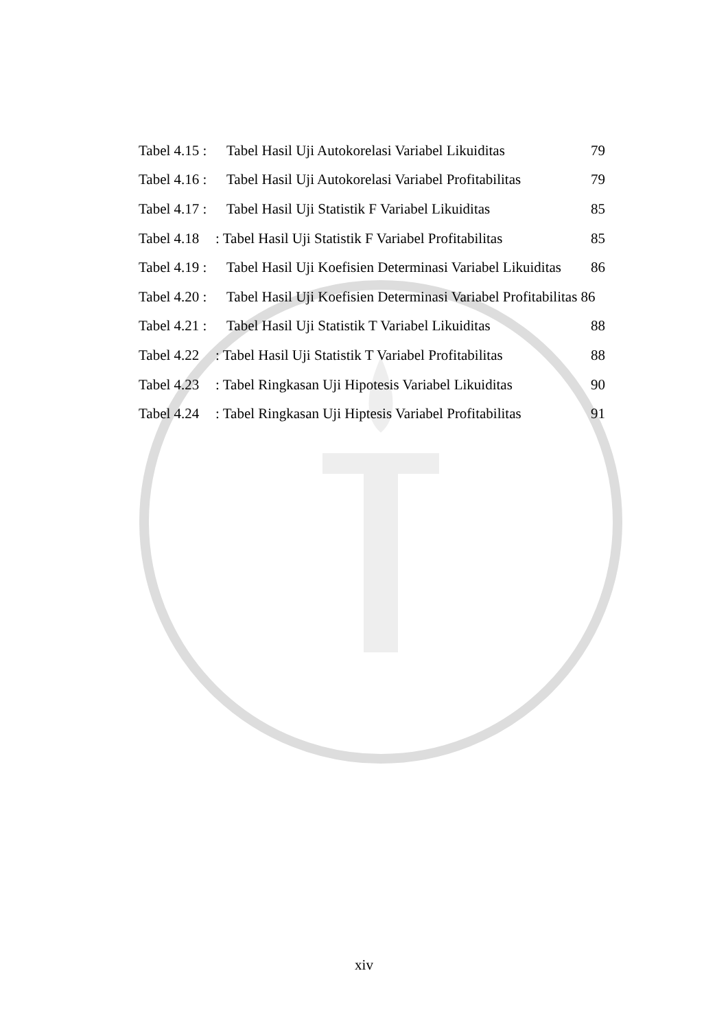Tabel 4.15 : Tabel Hasil Uji Autokorelasi Variabel Likuiditas 79
Tabel 4.16 : Tabel Hasil Uji Autokorelasi Variabel Profitabilitas 79
Tabel 4.17 : Tabel Hasil Uji Statistik F Variabel Likuiditas 85
Tabel 4.18 : Tabel Hasil Uji Statistik F Variabel Profitabilitas 85
Tabel 4.19 : Tabel Hasil Uji Koefisien Determinasi Variabel Likuiditas 86
Tabel 4.20 : Tabel Hasil Uji Koefisien Determinasi Variabel Profitabilitas 86
Tabel 4.21 : Tabel Hasil Uji Statistik T Variabel Likuiditas 88
Tabel 4.22 : Tabel Hasil Uji Statistik T Variabel Profitabilitas 88
Tabel 4.23 : Tabel Ringkasan Uji Hipotesis Variabel Likuiditas 90
Tabel 4.24 : Tabel Ringkasan Uji Hiptesis Variabel Profitabilitas 91
xiv